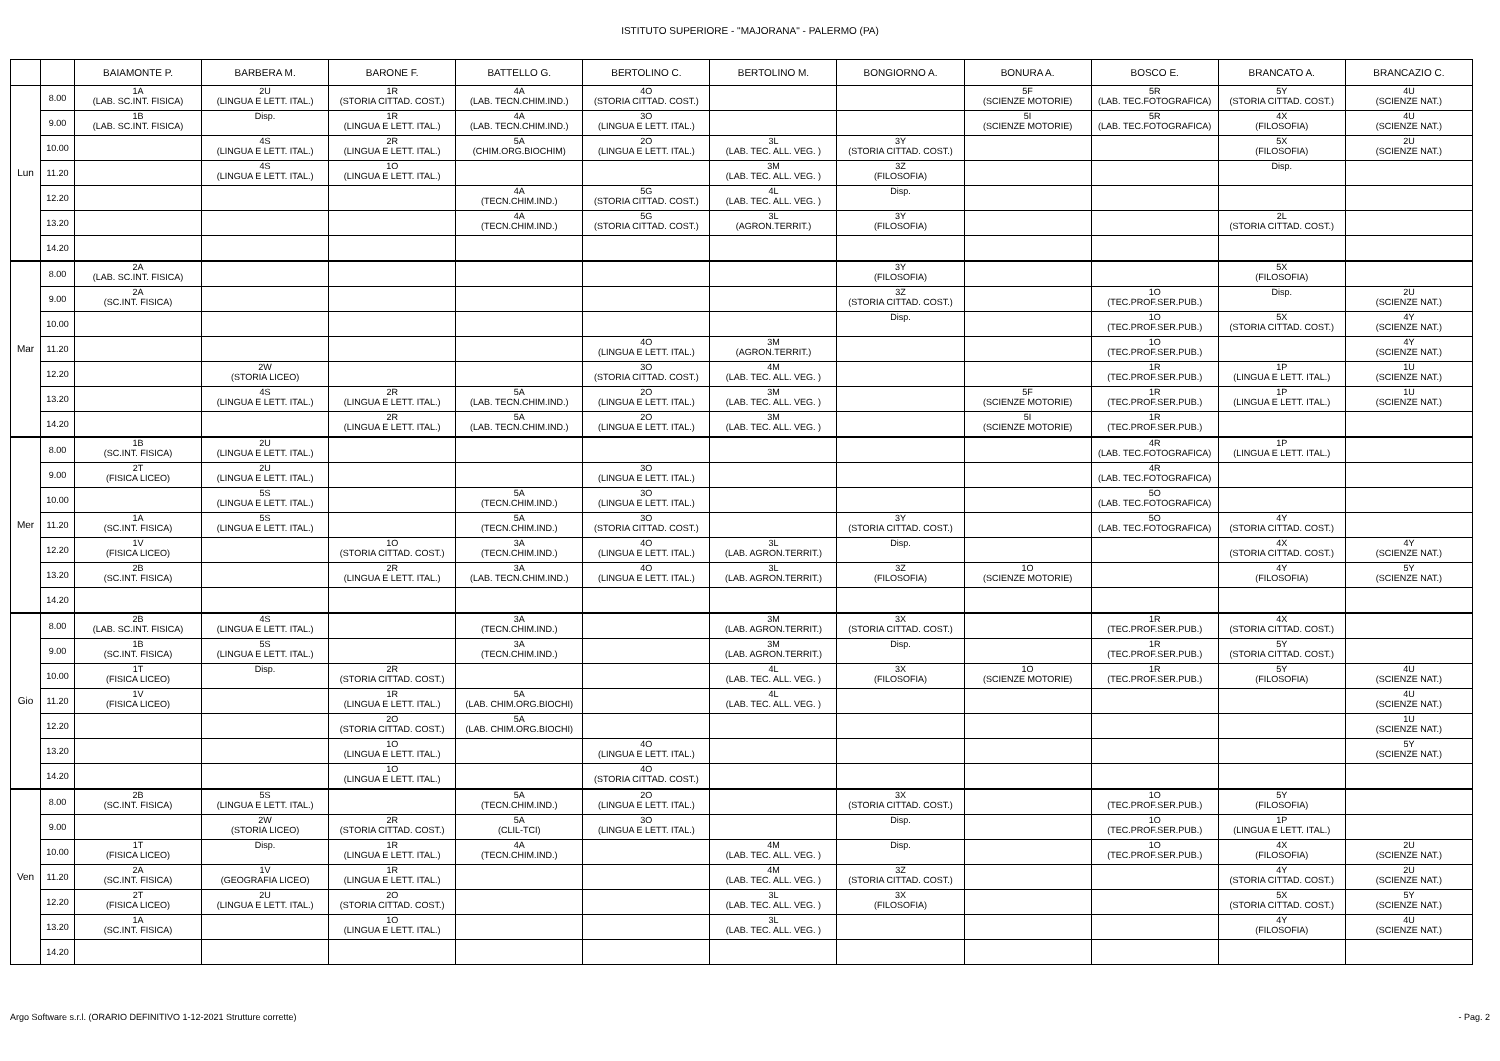ISTITUTO SUPERIORE - "MAJORANA" - PALERMO (PA)
| | | BAIAMONTE P. | BARBERA M. | BARONE F. | BATTELLO G. | BERTOLINO C. | BERTOLINO M. | BONGIORNO A. | BONURA A. | BOSCO E. | BRANCATO A. | BRANCAZIO C. |
| --- | --- | --- | --- | --- | --- | --- | --- | --- | --- | --- | --- | --- |
| Lun | 8.00 | 1A (LAB. SC.INT. FISICA) | 2U (LINGUA E LETT. ITAL.) | 1R (STORIA CITTAD. COST.) | 4A (LAB. TECN.CHIM.IND.) | 4O (STORIA CITTAD. COST.) | | | 5F (SCIENZE MOTORIE) | 5R (LAB. TEC.FOTOGRAFICA) | 5Y (STORIA CITTAD. COST.) | 4U (SCIENZE NAT.) |
| | 9.00 | 1B (LAB. SC.INT. FISICA) | Disp. | 1R (LINGUA E LETT. ITAL.) | 4A (LAB. TECN.CHIM.IND.) | 3O (LINGUA E LETT. ITAL.) | | | 5I (SCIENZE MOTORIE) | 5R (LAB. TEC.FOTOGRAFICA) | 4X (FILOSOFIA) | 4U (SCIENZE NAT.) |
| | 10.00 | | 4S (LINGUA E LETT. ITAL.) | 2R (LINGUA E LETT. ITAL.) | 5A (CHIM.ORG.BIOCHIM) | 2O (LINGUA E LETT. ITAL.) | 3L (LAB. TEC. ALL. VEG. ) | 3Y (STORIA CITTAD. COST.) | | | 5X (FILOSOFIA) | 2U (SCIENZE NAT.) |
| | 11.20 | | 4S (LINGUA E LETT. ITAL.) | 1O (LINGUA E LETT. ITAL.) | | | 3M (LAB. TEC. ALL. VEG. ) | 3Z (FILOSOFIA) | | | Disp. | |
| | 12.20 | | | | 4A (TECN.CHIM.IND.) | 5G (STORIA CITTAD. COST.) | 4L (LAB. TEC. ALL. VEG. ) | Disp. | | | | |
| | 13.20 | | | | 4A (TECN.CHIM.IND.) | 5G (STORIA CITTAD. COST.) | 3L (AGRON.TERRIT.) | 3Y (FILOSOFIA) | | | 2L (STORIA CITTAD. COST.) | |
| | 14.20 | | | | | | | | | | | |
| Mar | 8.00 | 2A (LAB. SC.INT. FISICA) | | | | | | 3Y (FILOSOFIA) | | | 5X (FILOSOFIA) | |
| | 9.00 | 2A (SC.INT. FISICA) | | | | | | 3Z (STORIA CITTAD. COST.) | | 1O (TEC.PROF.SER.PUB.) | Disp. | 2U (SCIENZE NAT.) |
| | 10.00 | | | | | | | Disp. | | 1O (TEC.PROF.SER.PUB.) | 5X (STORIA CITTAD. COST.) | 4Y (SCIENZE NAT.) |
| | 11.20 | | | | | 4O (LINGUA E LETT. ITAL.) | 3M (AGRON.TERRIT.) | | | 1O (TEC.PROF.SER.PUB.) | | 4Y (SCIENZE NAT.) |
| | 12.20 | | 2W (STORIA LICEO) | | | 3O (STORIA CITTAD. COST.) | 4M (LAB. TEC. ALL. VEG. ) | | | 1R (TEC.PROF.SER.PUB.) | 1P (LINGUA E LETT. ITAL.) | 1U (SCIENZE NAT.) |
| | 13.20 | | 4S (LINGUA E LETT. ITAL.) | 2R (LINGUA E LETT. ITAL.) | 5A (LAB. TECN.CHIM.IND.) | 2O (LINGUA E LETT. ITAL.) | 3M (LAB. TEC. ALL. VEG. ) | | 5F (SCIENZE MOTORIE) | 1R (TEC.PROF.SER.PUB.) | 1P (LINGUA E LETT. ITAL.) | 1U (SCIENZE NAT.) |
| | 14.20 | | | 2R (LINGUA E LETT. ITAL.) | 5A (LAB. TECN.CHIM.IND.) | 2O (LINGUA E LETT. ITAL.) | 3M (LAB. TEC. ALL. VEG. ) | | 5I (SCIENZE MOTORIE) | 1R (TEC.PROF.SER.PUB.) | | |
| Mer | 8.00 | 1B (SC.INT. FISICA) | 2U (LINGUA E LETT. ITAL.) | | | | | | | 4R (LAB. TEC.FOTOGRAFICA) | 1P (LINGUA E LETT. ITAL.) | |
| | 9.00 | 2T (FISICA LICEO) | 2U (LINGUA E LETT. ITAL.) | | | 3O (LINGUA E LETT. ITAL.) | | | | 4R (LAB. TEC.FOTOGRAFICA) | | |
| | 10.00 | | 5S (LINGUA E LETT. ITAL.) | | 5A (TECN.CHIM.IND.) | 3O (LINGUA E LETT. ITAL.) | | | | 5O (LAB. TEC.FOTOGRAFICA) | | |
| | 11.20 | 1A (SC.INT. FISICA) | 5S (LINGUA E LETT. ITAL.) | | 5A (TECN.CHIM.IND.) | 3O (STORIA CITTAD. COST.) | | 3Y (STORIA CITTAD. COST.) | | 5O (LAB. TEC.FOTOGRAFICA) | 4Y (STORIA CITTAD. COST.) | |
| | 12.20 | 1V (FISICA LICEO) | | 1O (STORIA CITTAD. COST.) | 3A (TECN.CHIM.IND.) | 4O (LINGUA E LETT. ITAL.) | 3L (LAB. AGRON.TERRIT.) | Disp. | | | 4X (STORIA CITTAD. COST.) | 4Y (SCIENZE NAT.) |
| | 13.20 | 2B (SC.INT. FISICA) | | 2R (LINGUA E LETT. ITAL.) | 3A (LAB. TECN.CHIM.IND.) | 4O (LINGUA E LETT. ITAL.) | 3L (LAB. AGRON.TERRIT.) | 3Z (FILOSOFIA) | 1O (SCIENZE MOTORIE) | | 4Y (FILOSOFIA) | 5Y (SCIENZE NAT.) |
| | 14.20 | | | | | | | | | | | |
| Gio | 8.00 | 2B (LAB. SC.INT. FISICA) | 4S (LINGUA E LETT. ITAL.) | | 3A (TECN.CHIM.IND.) | | 3M (LAB. AGRON.TERRIT.) | 3X (STORIA CITTAD. COST.) | | 1R (TEC.PROF.SER.PUB.) | 4X (STORIA CITTAD. COST.) | |
| | 9.00 | 1B (SC.INT. FISICA) | 5S (LINGUA E LETT. ITAL.) | | 3A (TECN.CHIM.IND.) | | 3M (LAB. AGRON.TERRIT.) | Disp. | | 1R (TEC.PROF.SER.PUB.) | 5Y (STORIA CITTAD. COST.) | |
| | 10.00 | 1T (FISICA LICEO) | Disp. | 2R (STORIA CITTAD. COST.) | | | 4L (LAB. TEC. ALL. VEG. ) | 3X (FILOSOFIA) | 1O (SCIENZE MOTORIE) | 1R (TEC.PROF.SER.PUB.) | 5Y (FILOSOFIA) | 4U (SCIENZE NAT.) |
| | 11.20 | 1V (FISICA LICEO) | | 1R (LINGUA E LETT. ITAL.) | 5A (LAB. CHIM.ORG.BIOCHI) | | 4L (LAB. TEC. ALL. VEG. ) | | | | | 4U (SCIENZE NAT.) |
| | 12.20 | | | 2O (STORIA CITTAD. COST.) | 5A (LAB. CHIM.ORG.BIOCHI) | | | | | | | 1U (SCIENZE NAT.) |
| | 13.20 | | | 1O (LINGUA E LETT. ITAL.) | | 4O (LINGUA E LETT. ITAL.) | | | | | | 5Y (SCIENZE NAT.) |
| | 14.20 | | | 1O (LINGUA E LETT. ITAL.) | | 4O (STORIA CITTAD. COST.) | | | | | | |
| Ven | 8.00 | 2B (SC.INT. FISICA) | 5S (LINGUA E LETT. ITAL.) | | 5A (TECN.CHIM.IND.) | 2O (LINGUA E LETT. ITAL.) | | 3X (STORIA CITTAD. COST.) | | 1O (TEC.PROF.SER.PUB.) | 5Y (FILOSOFIA) | |
| | 9.00 | | 2W (STORIA LICEO) | 2R (STORIA CITTAD. COST.) | 5A (CLIL-TCI) | 3O (LINGUA E LETT. ITAL.) | | Disp. | | 1O (TEC.PROF.SER.PUB.) | 1P (LINGUA E LETT. ITAL.) | |
| | 10.00 | 1T (FISICA LICEO) | Disp. | 1R (LINGUA E LETT. ITAL.) | 4A (TECN.CHIM.IND.) | | 4M (LAB. TEC. ALL. VEG. ) | Disp. | | 1O (TEC.PROF.SER.PUB.) | 4X (FILOSOFIA) | 2U (SCIENZE NAT.) |
| | 11.20 | 2A (SC.INT. FISICA) | 1V (GEOGRAFIA LICEO) | 1R (LINGUA E LETT. ITAL.) | | | 4M (LAB. TEC. ALL. VEG. ) | 3Z (STORIA CITTAD. COST.) | | | 4Y (STORIA CITTAD. COST.) | 2U (SCIENZE NAT.) |
| | 12.20 | 2T (FISICA LICEO) | 2U (LINGUA E LETT. ITAL.) | 2O (STORIA CITTAD. COST.) | | | 3L (LAB. TEC. ALL. VEG. ) | 3X (FILOSOFIA) | | | 5X (STORIA CITTAD. COST.) | 5Y (SCIENZE NAT.) |
| | 13.20 | 1A (SC.INT. FISICA) | | 1O (LINGUA E LETT. ITAL.) | | | 3L (LAB. TEC. ALL. VEG. ) | | | | 4Y (FILOSOFIA) | 4U (SCIENZE NAT.) |
| | 14.20 | | | | | | | | | | | |
Argo Software s.r.l. (ORARIO DEFINITIVO 1-12-2021 Strutture corrette) - Pag. 2